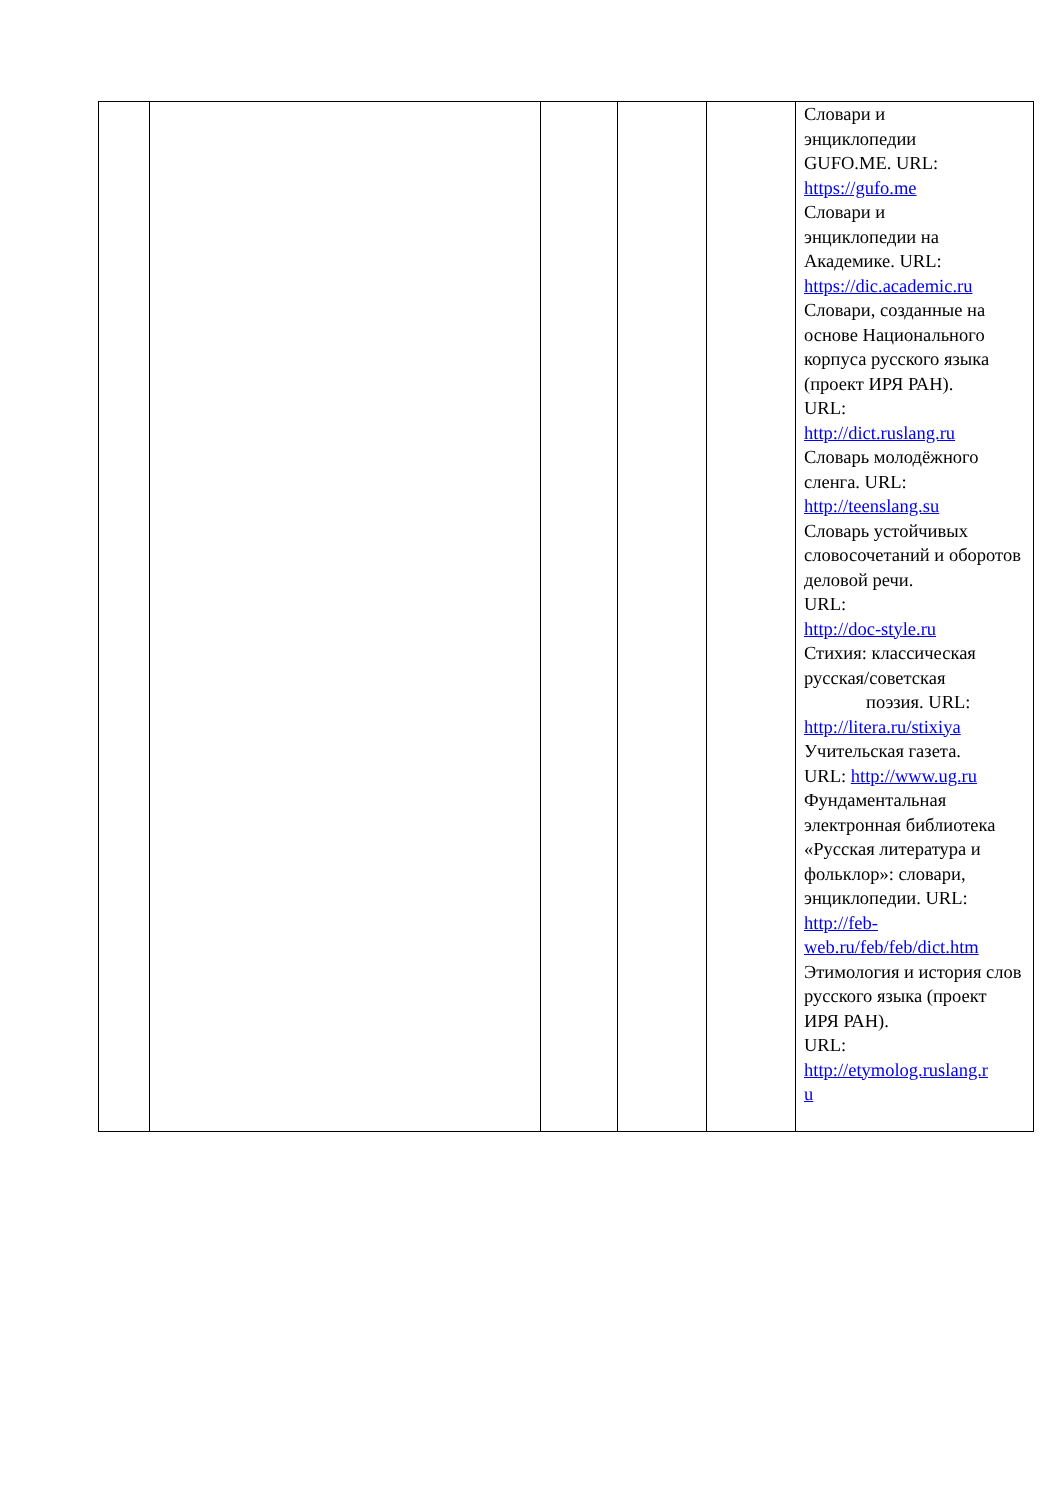| | | | | | Словари и энциклопедии GUFO.ME. URL: https://gufo.me Словари и энциклопедии на Академике. URL: https://dic.academic.ru Словари, созданные на основе Национального корпуса русского языка (проект ИРЯ РАН). URL: http://dict.ruslang.ru Словарь молодёжного сленга. URL: http://teenslang.su Словарь устойчивых словосочетаний и оборотов деловой речи. URL: http://doc-style.ru Стихия: классическая русская/советская поэзия. URL: http://litera.ru/stixiya Учительская газета. URL: http://www.ug.ru Фундаментальная электронная библиотека «Русская литература и фольклор»: словари, энциклопедии. URL: http://feb- web.ru/feb/feb/dict.htm Этимология и история слов русского языка (проект ИРЯ РАН). URL: http://etymolog.ruslang.r u |